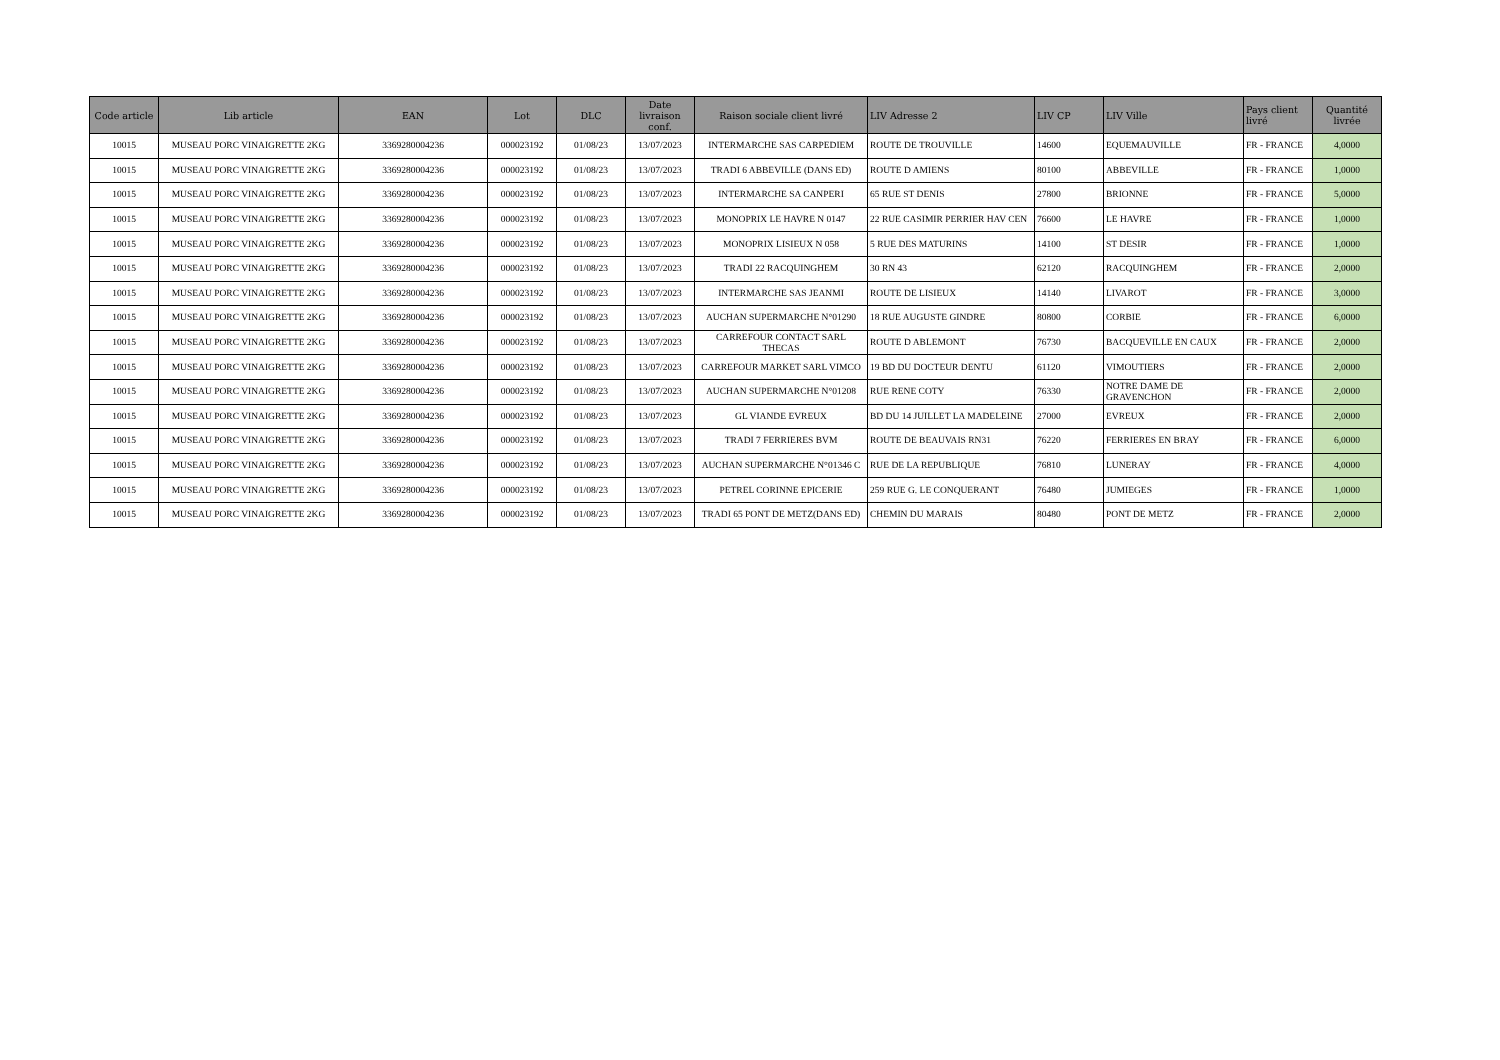| Code article | Lib article | EAN | Lot | DLC | Date livraison conf. | Raison sociale client livré | LIV Adresse 2 | LIV CP | LIV Ville | Pays client livré | Quantité livrée |
| --- | --- | --- | --- | --- | --- | --- | --- | --- | --- | --- | --- |
| 10015 | MUSEAU PORC VINAIGRETTE 2KG | 3369280004236 | 000023192 | 01/08/23 | 13/07/2023 | INTERMARCHE SAS CARPEDIEM | ROUTE DE TROUVILLE | 14600 | EQUEMAUVILLE | FR - FRANCE | 4,0000 |
| 10015 | MUSEAU PORC VINAIGRETTE 2KG | 3369280004236 | 000023192 | 01/08/23 | 13/07/2023 | TRADI 6 ABBEVILLE (DANS ED) | ROUTE D AMIENS | 80100 | ABBEVILLE | FR - FRANCE | 1,0000 |
| 10015 | MUSEAU PORC VINAIGRETTE 2KG | 3369280004236 | 000023192 | 01/08/23 | 13/07/2023 | INTERMARCHE SA CANPERI | 65 RUE ST DENIS | 27800 | BRIONNE | FR - FRANCE | 5,0000 |
| 10015 | MUSEAU PORC VINAIGRETTE 2KG | 3369280004236 | 000023192 | 01/08/23 | 13/07/2023 | MONOPRIX LE HAVRE N 0147 | 22 RUE CASIMIR PERRIER HAV CEN | 76600 | LE HAVRE | FR - FRANCE | 1,0000 |
| 10015 | MUSEAU PORC VINAIGRETTE 2KG | 3369280004236 | 000023192 | 01/08/23 | 13/07/2023 | MONOPRIX LISIEUX N 058 | 5 RUE DES MATURINS | 14100 | ST DESIR | FR - FRANCE | 1,0000 |
| 10015 | MUSEAU PORC VINAIGRETTE 2KG | 3369280004236 | 000023192 | 01/08/23 | 13/07/2023 | TRADI 22 RACQUINGHEM | 30 RN 43 | 62120 | RACQUINGHEM | FR - FRANCE | 2,0000 |
| 10015 | MUSEAU PORC VINAIGRETTE 2KG | 3369280004236 | 000023192 | 01/08/23 | 13/07/2023 | INTERMARCHE SAS JEANMI | ROUTE DE LISIEUX | 14140 | LIVAROT | FR - FRANCE | 3,0000 |
| 10015 | MUSEAU PORC VINAIGRETTE 2KG | 3369280004236 | 000023192 | 01/08/23 | 13/07/2023 | AUCHAN SUPERMARCHE N°01290 | 18 RUE AUGUSTE GINDRE | 80800 | CORBIE | FR - FRANCE | 6,0000 |
| 10015 | MUSEAU PORC VINAIGRETTE 2KG | 3369280004236 | 000023192 | 01/08/23 | 13/07/2023 | CARREFOUR CONTACT SARL THECAS | ROUTE D ABLEMONT | 76730 | BACQUEVILLE EN CAUX | FR - FRANCE | 2,0000 |
| 10015 | MUSEAU PORC VINAIGRETTE 2KG | 3369280004236 | 000023192 | 01/08/23 | 13/07/2023 | CARREFOUR MARKET SARL VIMCO | 19 BD DU DOCTEUR DENTU | 61120 | VIMOUTIERS | FR - FRANCE | 2,0000 |
| 10015 | MUSEAU PORC VINAIGRETTE 2KG | 3369280004236 | 000023192 | 01/08/23 | 13/07/2023 | AUCHAN SUPERMARCHE N°01208 | RUE RENE COTY | 76330 | NOTRE DAME DE GRAVENCHON | FR - FRANCE | 2,0000 |
| 10015 | MUSEAU PORC VINAIGRETTE 2KG | 3369280004236 | 000023192 | 01/08/23 | 13/07/2023 | GL VIANDE EVREUX | BD DU 14 JUILLET LA MADELEINE | 27000 | EVREUX | FR - FRANCE | 2,0000 |
| 10015 | MUSEAU PORC VINAIGRETTE 2KG | 3369280004236 | 000023192 | 01/08/23 | 13/07/2023 | TRADI 7 FERRIERES BVM | ROUTE DE BEAUVAIS RN31 | 76220 | FERRIERES EN BRAY | FR - FRANCE | 6,0000 |
| 10015 | MUSEAU PORC VINAIGRETTE 2KG | 3369280004236 | 000023192 | 01/08/23 | 13/07/2023 | AUCHAN SUPERMARCHE N°01346 C | RUE DE LA REPUBLIQUE | 76810 | LUNERAY | FR - FRANCE | 4,0000 |
| 10015 | MUSEAU PORC VINAIGRETTE 2KG | 3369280004236 | 000023192 | 01/08/23 | 13/07/2023 | PETREL CORINNE EPICERIE | 259 RUE G. LE CONQUERANT | 76480 | JUMIEGES | FR - FRANCE | 1,0000 |
| 10015 | MUSEAU PORC VINAIGRETTE 2KG | 3369280004236 | 000023192 | 01/08/23 | 13/07/2023 | TRADI 65 PONT DE METZ(DANS ED) | CHEMIN DU MARAIS | 80480 | PONT DE METZ | FR - FRANCE | 2,0000 |